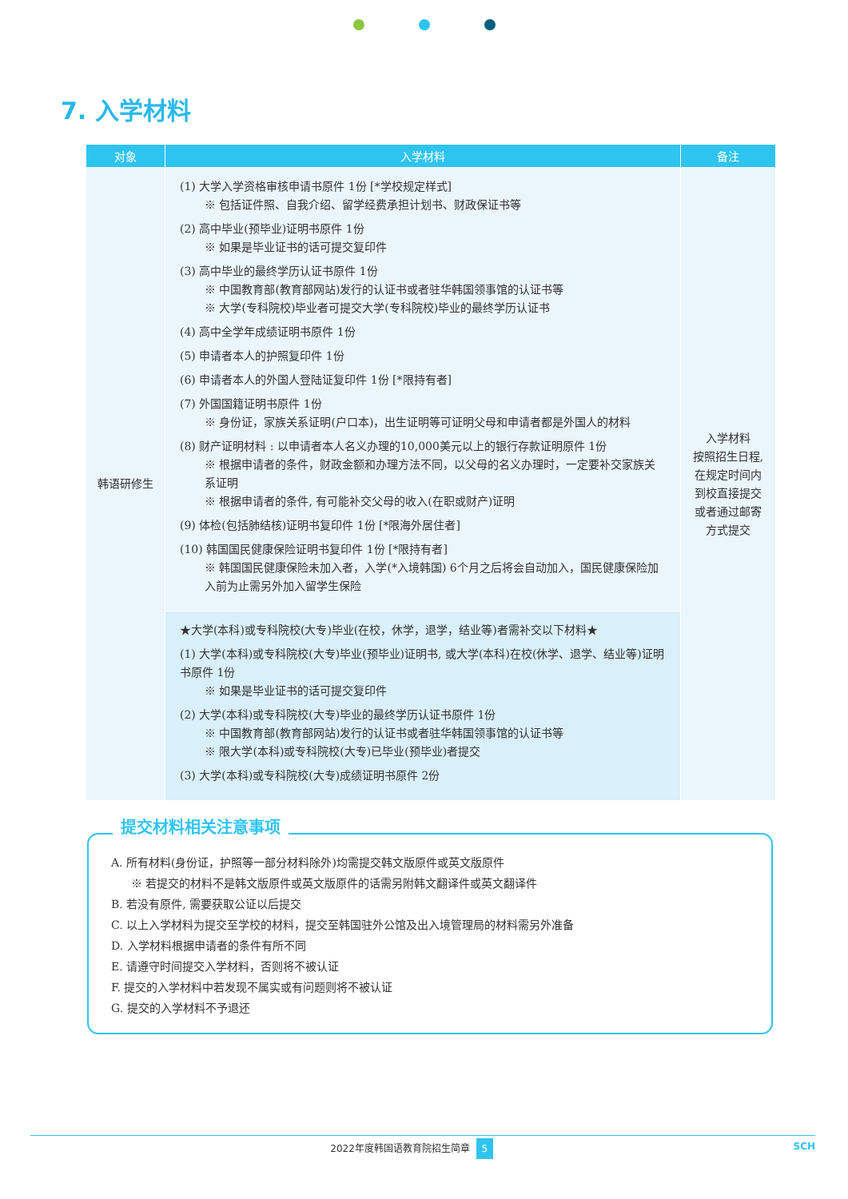7. 入学材料
| 对象 | 入学材料 | 备注 |
| --- | --- | --- |
| 韩语研修生 | (1) 大学入学资格审核申请书原件 1份 [*学校规定样式] ※ 包括证件照、自我介绍、留学经费承担计划书、财政保证书等 (2) 高中毕业(预毕业)证明书原件 1份 ※ 如果是毕业证书的话可提交复印件 (3) 高中毕业的最终学历认证书原件 1份 ※ 中国教育部(教育部网站)发行的认证书或者驻华韩国领事馆的认证书等 ※ 大学(专科院校)毕业者可提交大学(专科院校)毕业的最终学历认证书 (4) 高中全学年成绩证明书原件 1份 (5) 申请者本人的护照复印件 1份 (6) 申请者本人的外国人登陆证复印件 1份 [*限持有者] (7) 外国国籍证明书原件 1份 ※ 身份证，家族关系证明(户口本)，出生证明等可证明父母和申请者都是外国人的材料 (8) 财产证明材料 : 以申请者本人名义办理的10,000美元以上的银行存款证明原件 1份 ※ 根据申请者的条件，财政金额和办理方法不同，以父母的名义办理时，一定要补交家族关系证明 ※ 根据申请者的条件, 有可能补交父母的收入(在职或财产)证明 (9) 体检(包括肺结核)证明书复印件 1份 [*限海外居住者] (10) 韩国国民健康保险证明书复印件 1份 [*限持有者] ※ 韩国国民健康保险未加入者，入学(*入境韩国) 6个月之后将会自动加入，国民健康保险加入前为止需另外加入留学生保险 | 入学材料 按照招生日程, 在规定时间内 到校直接提交 或者通过邮寄 方式提交 |
| | ★大学(本科)或专科院校(大专)毕业(在校，休学，退学，结业等)者需补交以下材料★ (1) 大学(本科)或专科院校(大专)毕业(预毕业)证明书, 或大学(本科)在校(休学、退学、结业等)证明书原件 1份 ※ 如果是毕业证书的话可提交复印件 (2) 大学(本科)或专科院校(大专)毕业的最终学历认证书原件 1份 ※ 中国教育部(教育部网站)发行的认证书或者驻华韩国领事馆的认证书等 ※ 限大学(本科)或专科院校(大专)已毕业(预毕业)者提交 (3) 大学(本科)或专科院校(大专)成绩证明书原件 2份 | |
提交材料相关注意事项
A. 所有材料(身份证，护照等一部分材料除外)均需提交韩文版原件或英文版原件
※ 若提交的材料不是韩文版原件或英文版原件的话需另附韩文翻译件或英文翻译件
B. 若没有原件, 需要获取公证以后提交
C. 以上入学材料为提交至学校的材料，提交至韩国驻外公馆及出入境管理局的材料需另外准备
D. 入学材料根据申请者的条件有所不同
E. 请遵守时间提交入学材料，否则将不被认证
F. 提交的入学材料中若发现不属实或有问题则将不被认证
G. 提交的入学材料不予退还
2022年度韩国语教育院招生简章 5 SCH